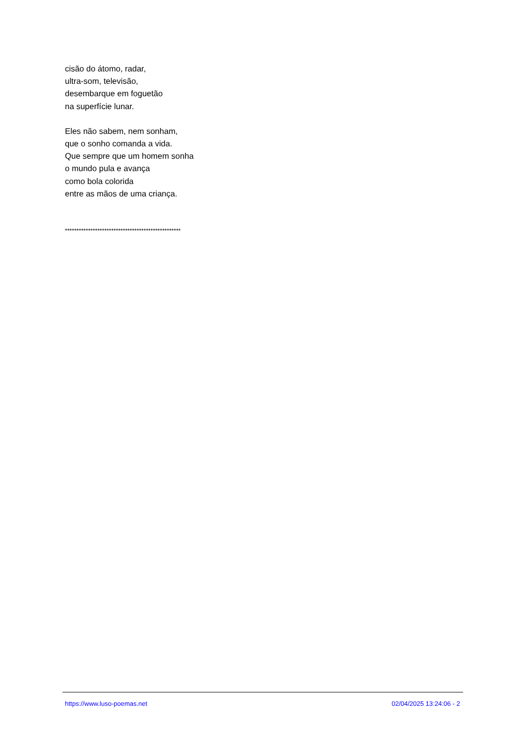cisão do átomo, radar,
ultra-som, televisão,
desembarque em foguetão
na superfície lunar.
Eles não sabem, nem sonham,
que o sonho comanda a vida.
Que sempre que um homem sonha
o mundo pula e avança
como bola colorida
entre as mãos de uma criança.
**************************************************
https://www.luso-poemas.net 02/04/2025 13:24:06 - 2